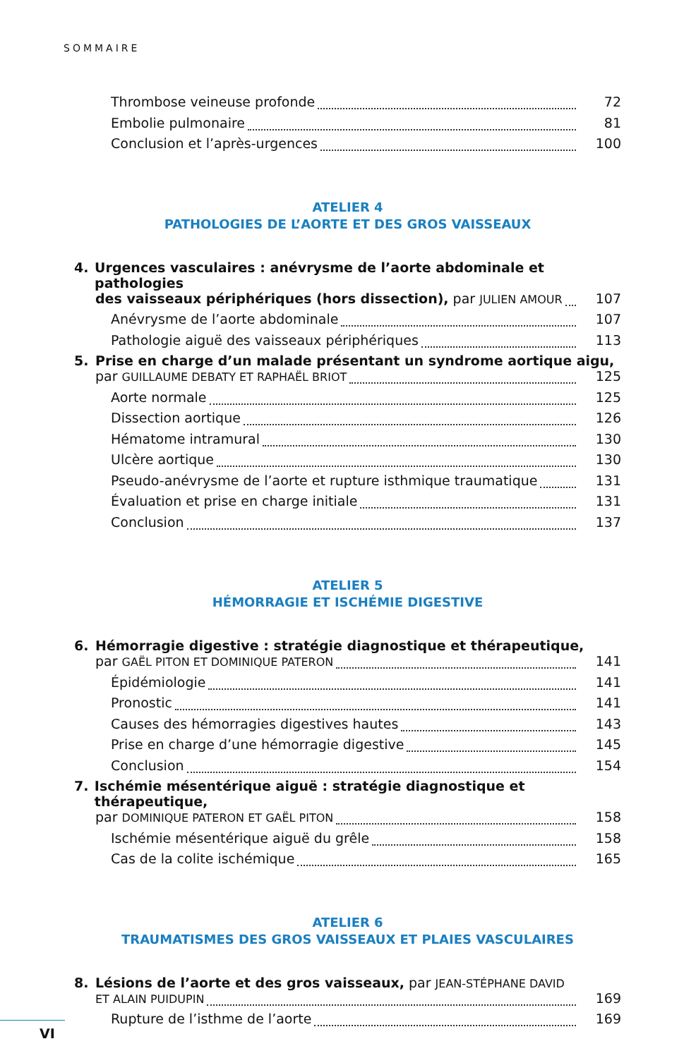SOMMAIRE
Thrombose veineuse profonde 72
Embolie pulmonaire 81
Conclusion et l’après-urgences 100
ATELIER 4
PATHOLOGIES DE L’AORTE ET DES GROS VAISSEAUX
4. Urgences vasculaires : anévrysme de l’aorte abdominale et pathologies
des vaisseaux périphériques (hors dissection), par JULIEN AMOUR 107
Anévrysme de l’aorte abdominale 107
Pathologie aiguë des vaisseaux périphériques 113
5. Prise en charge d’un malade présentant un syndrome aortique aigu,
par GUILLAUME DEBATY ET RAPHAËL BRIOT 125
Aorte normale 125
Dissection aortique 126
Hématome intramural 130
Ulcère aortique 130
Pseudo-anévrysme de l’aorte et rupture isthmique traumatique 131
Évaluation et prise en charge initiale 131
Conclusion 137
ATELIER 5
HÉMORRAGIE ET ISCHÉMIE DIGESTIVE
6. Hémorragie digestive : stratégie diagnostique et thérapeutique,
par GAËL PITON ET DOMINIQUE PATERON 141
Épidémiologie 141
Pronostic 141
Causes des hémorragies digestives hautes 143
Prise en charge d’une hémorragie digestive 145
Conclusion 154
7. Ischémie mésentérique aiguë : stratégie diagnostique et thérapeutique,
par DOMINIQUE PATERON ET GAËL PITON 158
Ischémie mésentérique aiguë du grêle 158
Cas de la colite ischémique 165
ATELIER 6
TRAUMATISMES DES GROS VAISSEAUX ET PLAIES VASCULAIRES
8. Lésions de l’aorte et des gros vaisseaux, par JEAN-STÉPHANE DAVID
ET ALAIN PUIDUPIN 169
Rupture de l’isthme de l’aorte 169
VI